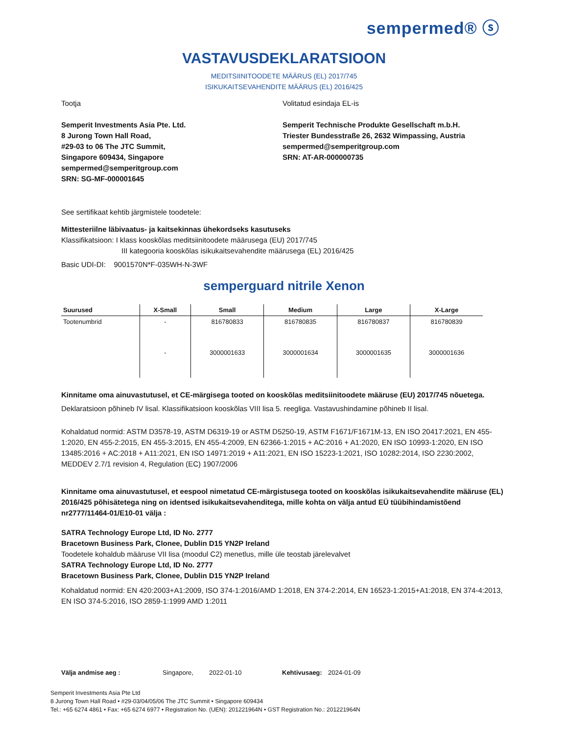semperm­ed® ⓢ
VASTAVUSDEKLARATSIOON
MEDITSIINITOODETE MÄÄRUS (EL) 2017/745
ISIKUKAITSEVAHENDITE MÄÄRUS (EL) 2016/425
Tootja
Semperit Investments Asia Pte. Ltd.
8 Jurong Town Hall Road,
#29-03 to 06 The JTC Summit,
Singapore 609434, Singapore
sempermed@semperitgroup.com
SRN: SG-MF-000001645
Volitatud esindaja EL-is
Semperit Technische Produkte Gesellschaft m.b.H.
Triester Bundesstraße 26, 2632 Wimpassing, Austria
sempermed@semperitgroup.com
SRN: AT-AR-000000735
See sertifikaat kehtib järgmistele toodetele:
Mittesteriilne läbivaatus- ja kaitsekinnas ühekordseks kasutuseks
Klassifikatsioon: I klass kooskõlas meditsiinitoodete määrusega (EU) 2017/745
III kategooria kooskõlas isikukaitsevahendite määrusega (EL) 2016/425
Basic UDI-DI: 9001570N*F-035WH-N-3WF
semperguard nitrile Xenon
| Suurused | X-Small | Small | Medium | Large | X-Large |
| --- | --- | --- | --- | --- | --- |
| Tootenumbrid | - | 816780833 | 816780835 | 816780837 | 816780839 |
| | - | 3000001633 | 3000001634 | 3000001635 | 3000001636 |
Kinnitame oma ainuvastutusel, et CE-märgisega tooted on kooskõlas meditsiinitoodete määruse (EU) 2017/745 nõuetega.
Deklaratsioon põhineb IV lisal. Klassifikatsioon kooskõlas VIII lisa 5. reegliga. Vastavushindamine põhineb II lisal.
Kohaldatud normid: ASTM D3578-19, ASTM D6319-19 or ASTM D5250-19, ASTM F1671/F1671M-13, EN ISO 20417:2021, EN 455-1:2020, EN 455-2:2015, EN 455-3:2015, EN 455-4:2009, EN 62366-1:2015 + AC:2016 + A1:2020, EN ISO 10993-1:2020, EN ISO 13485:2016 + AC:2018 + A11:2021, EN ISO 14971:2019 + A11:2021, EN ISO 15223-1:2021, ISO 10282:2014, ISO 2230:2002, MEDDEV 2.7/1 revision 4, Regulation (EC) 1907/2006
Kinnitame oma ainuvastutusel, et eespool nimetatud CE-märgistusega tooted on kooskõlas isikukaitsevahendite määruse (EL) 2016/425 põhisätetega ning on identsed isikukaitsevahenditega, mille kohta on välja antud EÜ tüübihindamistõend nr2777/11464-01/E10-01 välja :
SATRA Technology Europe Ltd, ID No. 2777
Bracetown Business Park, Clonee, Dublin D15 YN2P Ireland
Toodetele kohaldub määruse VII lisa (moodul C2) menetlus, mille üle teostab järelevalvet
SATRA Technology Europe Ltd, ID No. 2777
Bracetown Business Park, Clonee, Dublin D15 YN2P Ireland
Kohaldatud normid: EN 420:2003+A1:2009, ISO 374-1:2016/AMD 1:2018, EN 374-2:2014, EN 16523-1:2015+A1:2018, EN 374-4:2013, EN ISO 374-5:2016, ISO 2859-1:1999 AMD 1:2011
Välja andmise aeg : Singapore, 2022-01-10 Kehtivusaeg: 2024-01-09
Semperit Investments Asia Pte Ltd
8 Jurong Town Hall Road • #29-03/04/05/06 The JTC Summit • Singapore 609434
Tel.: +65 6274 4861 • Fax: +65 6274 6977 • Registration No. (UEN): 201221964N • GST Registration No.: 201221964N